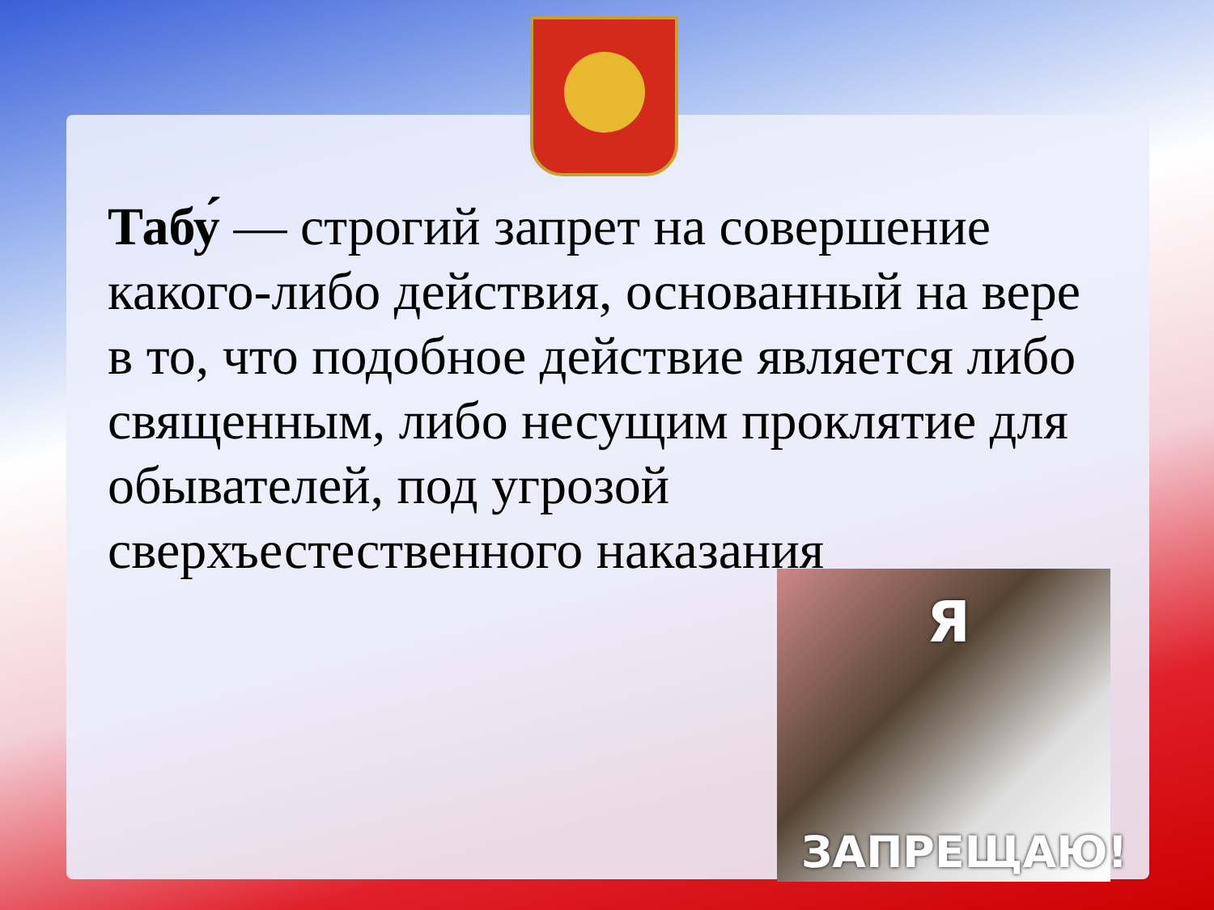Табу́ — строгий запрет на совершение какого-либо действия, основанный на вере в то, что подобное действие является либо священным, либо несущим проклятие для обывателей, под угрозой сверхъестественного наказания
Я
ЗАПРЕЩАЮ!